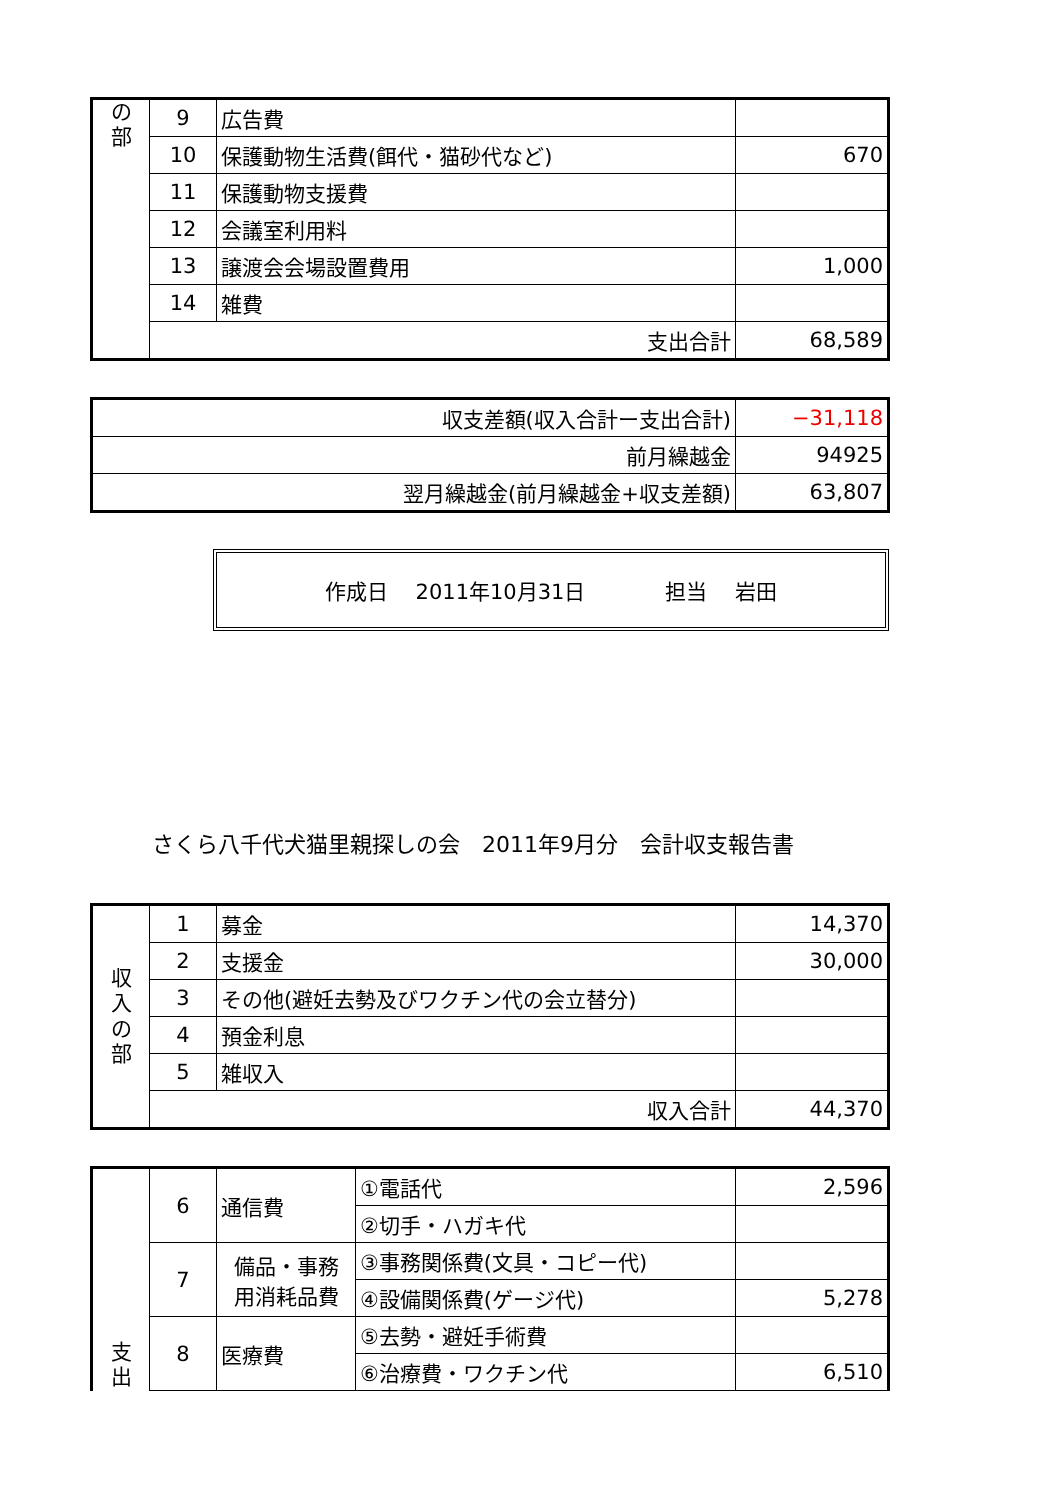| の 部 | 9 | 広告費 | |
| | 10 | 保護動物生活費(餌代・猫砂代など) | 670 |
| | 11 | 保護動物支援費 | |
| | 12 | 会議室利用料 | |
| | 13 | 譲渡会会場設置費用 | 1,000 |
| | 14 | 雑費 | |
| | 支出合計 | | 68,589 |
| 収支差額(収入合計ー支出合計) | −31,118 |
| 前月繰越金 | 94925 |
| 翌月繰越金(前月繰越金+収支差額) | 63,807 |
作成日　 2011年10月31日 担当　 岩田
さくら八千代犬猫里親探しの会　2011年9月分　会計収支報告書
| 収 入 の 部 | 1 | 募金 | 14,370 |
| | 2 | 支援金 | 30,000 |
| | 3 | その他(避妊去勢及びワクチン代の会立替分) | |
| | 4 | 預金利息 | |
| | 5 | 雑収入 | |
| | 収入合計 | | 44,370 |
| 支 出 | 6 | 通信費 | ①電話代 | 2,596 |
| | | | ②切手・ハガキ代 | |
| | 7 | 備品・事務 用消耗品費 | ③事務関係費(文具・コピー代) | |
| | | | ④設備関係費(ゲージ代) | 5,278 |
| | 8 | 医療費 | ⑤去勢・避妊手術費 | |
| | | | ⑥治療費・ワクチン代 | 6,510 |